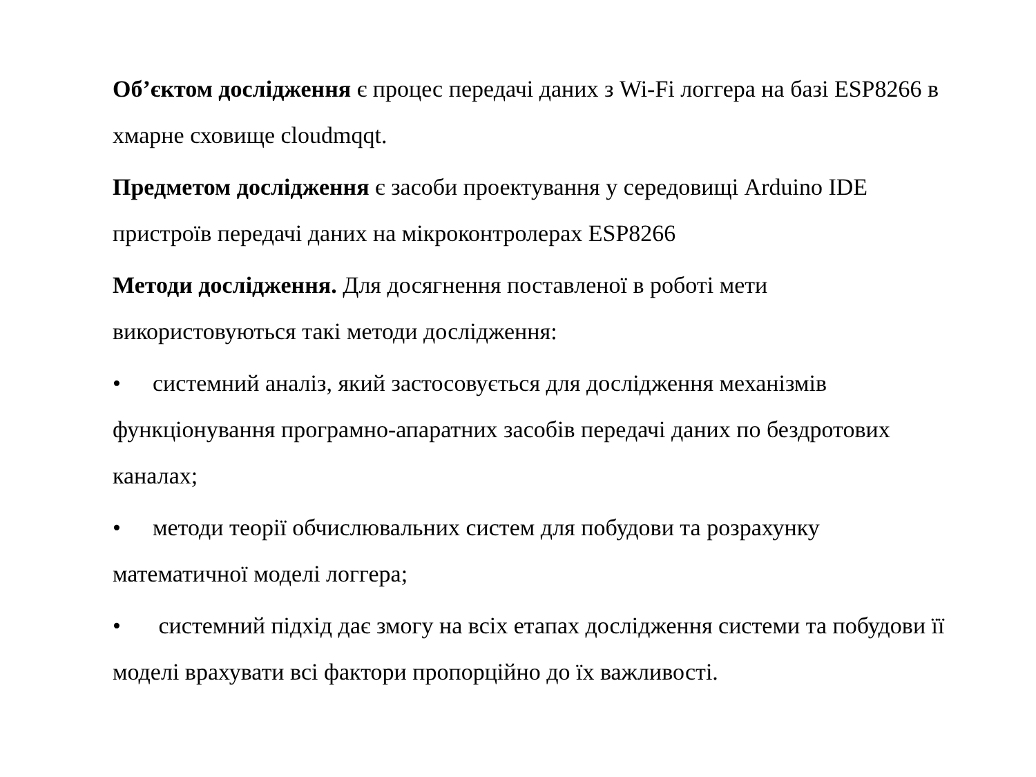Об’єктом дослідження є процес передачі даних з Wi-Fi логгера на базі ESP8266 в хмарне сховище cloudmqqt.
Предметом дослідження є засоби проектування у середовищі Arduino IDE пристроїв передачі даних на мікроконтролерах ESP8266
Методи дослідження. Для досягнення поставленої в роботі мети використовуються такі методи дослідження:
• системний аналіз, який застосовується для дослідження механізмів функціонування програмно-апаратних засобів передачі даних по бездротових каналах;
• методи теорії обчислювальних систем для побудови та розрахунку математичної моделі логгера;
• системний підхід дає змогу на всіх етапах дослідження системи та побудови її моделі врахувати всі фактори пропорційно до їх важливості.